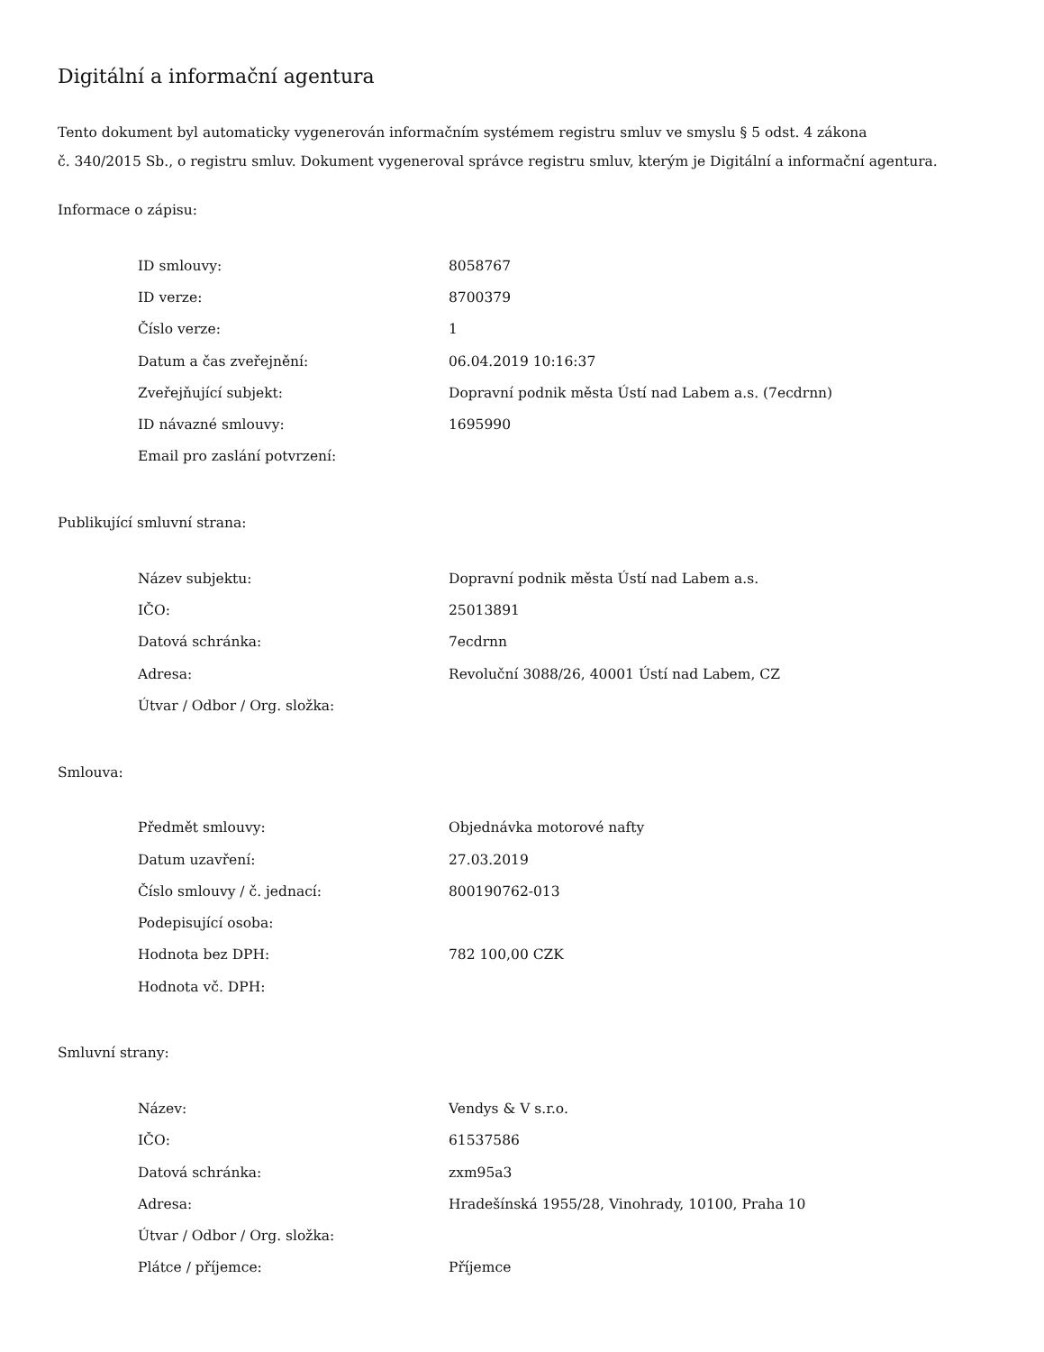Digitální a informační agentura
Tento dokument byl automaticky vygenerován informačním systémem registru smluv ve smyslu § 5 odst. 4 zákona
č. 340/2015 Sb., o registru smluv. Dokument vygeneroval správce registru smluv, kterým je Digitální a informační agentura.
Informace o zápisu:
| ID smlouvy: | 8058767 |
| ID verze: | 8700379 |
| Číslo verze: | 1 |
| Datum a čas zveřejnění: | 06.04.2019 10:16:37 |
| Zveřejňující subjekt: | Dopravní podnik města Ústí nad Labem a.s. (7ecdrnn) |
| ID návazné smlouvy: | 1695990 |
| Email pro zaslání potvrzení: | |
Publikující smluvní strana:
| Název subjektu: | Dopravní podnik města Ústí nad Labem a.s. |
| IČO: | 25013891 |
| Datová schránka: | 7ecdrnn |
| Adresa: | Revoluční 3088/26, 40001 Ústí nad Labem, CZ |
| Útvar / Odbor / Org. složka: | |
Smlouva:
| Předmět smlouvy: | Objednávka motorové nafty |
| Datum uzavření: | 27.03.2019 |
| Číslo smlouvy / č. jednací: | 800190762-013 |
| Podepisující osoba: | |
| Hodnota bez DPH: | 782 100,00 CZK |
| Hodnota vč. DPH: | |
Smluvní strany:
| Název: | Vendys & V s.r.o. |
| IČO: | 61537586 |
| Datová schránka: | zxm95a3 |
| Adresa: | Hradešínská 1955/28, Vinohrady, 10100, Praha 10 |
| Útvar / Odbor / Org. složka: | |
| Plátce / příjemce: | Příjemce |